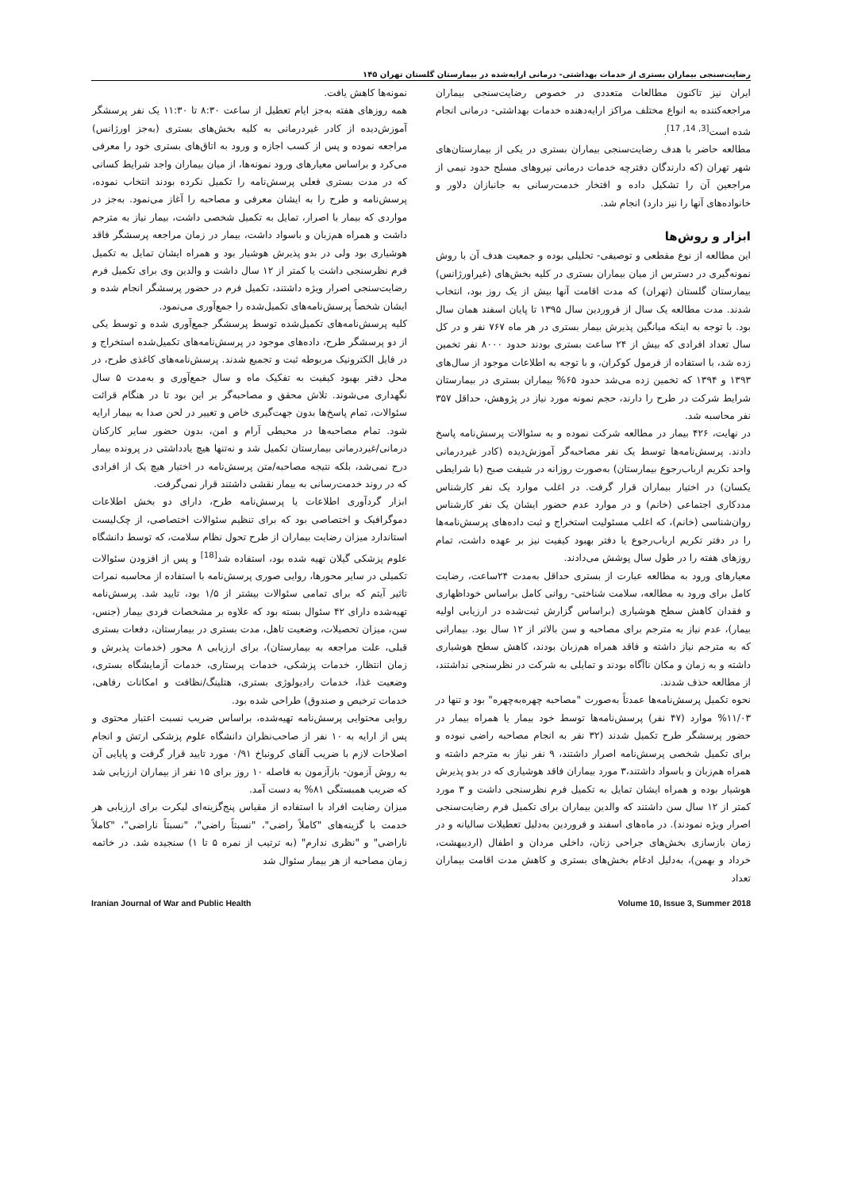رضایت‌سنجی بیماران بستری از خدمات بهداشتی- درمانی ارایه‌شده در بیمارستان گلستان تهران ۱۴۵
ایران نیز تاکنون مطالعات متعددی در خصوص رضایت‌سنجی بیماران مراجعه‌کننده به انواع مختلف مراکز ارایه‌دهنده خدمات بهداشتی- درمانی انجام شده است<sup>[3, 14, 17]</sup>.
مطالعه حاضر با هدف رضایت‌سنجی بیماران بستری در یکی از بیمارستان‌های شهر تهران (که دارندگان دفترچه خدمات درمانی نیروهای مسلح حدود نیمی از مراجعین آن را تشکیل داده و افتخار خدمت‌رسانی به جانبازان دلاور و خانواده‌های آنها را نیز دارد) انجام شد.
ابزار و روش‌ها
این مطالعه از نوع مقطعی و توصیفی- تحلیلی بوده و جمعیت هدف آن با روش نمونه‌گیری در دسترس از میان بیماران بستری در کلیه بخش‌های (غیراورژانس) بیمارستان گلستان (تهران) که مدت اقامت آنها بیش از یک روز بود، انتخاب شدند. مدت مطالعه یک سال از فروردین سال ۱۳۹۵ تا پایان اسفند همان سال بود. با توجه به اینکه میانگین پذیرش بیمار بستری در هر ماه ۷۶۷ نفر و در کل سال تعداد افرادی که بیش از ۲۴ ساعت بستری بودند حدود ۸۰۰۰ نفر تخمین زده شد، با استفاده از فرمول کوکران، و با توجه به اطلاعات موجود از سال‌های ۱۳۹۳ و ۱۳۹۴ که تخمین زده می‌شد حدود ۶۵% بیماران بستری در بیمارستان شرایط شرکت در طرح را دارند، حجم نمونه مورد نیاز در پژوهش، حداقل ۳۵۷ نفر محاسبه شد.
در نهایت، ۴۲۶ بیمار در مطالعه شرکت نموده و به سئوالات پرسش‌نامه پاسخ دادند. پرسش‌نامه‌ها توسط یک نفر مصاحبه‌گر آموزش‌دیده (کادر غیردرمانی واحد تکریم ارباب‌رجوع بیمارستان) به‌صورت روزانه در شیفت صبح (با شرایطی یکسان) در اختیار بیماران قرار گرفت. در اغلب موارد یک نفر کارشناس مددکاری اجتماعی (خانم) و در موارد عدم حضور ایشان یک نفر کارشناس روان‌شناسی (خانم)، که اغلب مسئولیت استخراج و ثبت داده‌های پرسش‌نامه‌ها را در دفتر تکریم ارباب‌رجوع یا دفتر بهبود کیفیت نیز بر عهده داشت، تمام روزهای هفته را در طول سال پوشش می‌دادند.
معیارهای ورود به مطالعه عبارت از بستری حداقل به‌مدت ۲۴ساعت، رضایت کامل برای ورود به مطالعه، سلامت شناختی- روانی کامل براساس خوداظهاری و فقدان کاهش سطح هوشیاری (براساس گزارش ثبت‌شده در ارزیابی اولیه بیمار)، عدم نیاز به مترجم برای مصاحبه و سن بالاتر از ۱۲ سال بود. بیمارانی که به مترجم نیاز داشته و فاقد همراه هم‌زبان بودند، کاهش سطح هوشیاری داشته و به زمان و مکان ناآگاه بودند و تمایلی به شرکت در نظرسنجی نداشتند، از مطالعه حذف شدند.
نحوه تکمیل پرسش‌نامه‌ها عمدتاً به‌صورت "مصاحبه چهره‌به‌چهره" بود و تنها در ۱۱/۰۳% موارد (۴۷ نفر) پرسش‌نامه‌ها توسط خود بیمار یا همراه بیمار در حضور پرسشگر طرح تکمیل شدند (۳۲ نفر به انجام مصاحبه راضی نبوده و برای تکمیل شخصی پرسش‌نامه اصرار داشتند، ۹ نفر نیاز به مترجم داشته و همراه هم‌زبان و باسواد داشتند،۳ مورد بیماران فاقد هوشیاری که در بدو پذیرش هوشیار بوده و همراه ایشان تمایل به تکمیل فرم نظرسنجی داشت و ۳ مورد کمتر از ۱۲ سال سن داشتند که والدین بیماران برای تکمیل فرم رضایت‌سنجی اصرار ویژه نمودند). در ماه‌های اسفند و فروردین به‌دلیل تعطیلات سالیانه و در زمان بازسازی بخش‌های جراحی زنان، داخلی مردان و اطفال (اردیبهشت، خرداد و بهمن)، به‌دلیل ادغام بخش‌های بستری و کاهش مدت اقامت بیماران تعداد
نمونه‌ها کاهش یافت.
همه روزهای هفته به‌جز ایام تعطیل از ساعت ۸:۳۰ تا ۱۱:۳۰ یک نفر پرسشگر آموزش‌دیده از کادر غیردرمانی به کلیه بخش‌های بستری (به‌جز اورژانس) مراجعه نموده و پس از کسب اجازه و ورود به اتاق‌های بستری خود را معرفی می‌کرد و براساس معیارهای ورود نمونه‌ها، از میان بیماران واجد شرایط کسانی که در مدت بستری فعلی پرسش‌نامه را تکمیل نکرده بودند انتخاب نموده، پرسش‌نامه و طرح را به ایشان معرفی و مصاحبه را آغاز می‌نمود. به‌جز در مواردی که بیمار با اصرار، تمایل به تکمیل شخصی داشت، بیمار نیاز به مترجم داشت و همراه هم‌زبان و باسواد داشت، بیمار در زمان مراجعه پرسشگر فاقد هوشیاری بود ولی در بدو پذیرش هوشیار بود و همراه ایشان تمایل به تکمیل فرم نظرسنجی داشت یا کمتر از ۱۲ سال داشت و والدین وی برای تکمیل فرم رضایت‌سنجی اصرار ویژه داشتند، تکمیل فرم در حضور پرسشگر انجام شده و ایشان شخصاً پرسش‌نامه‌های تکمیل‌شده را جمع‌آوری می‌نمود.
کلیه پرسش‌نامه‌های تکمیل‌شده توسط پرسشگر جمع‌آوری شده و توسط یکی از دو پرسشگر طرح، داده‌های موجود در پرسش‌نامه‌های تکمیل‌شده استخراج و در فایل الکترونیک مربوطه ثبت و تجمیع شدند. پرسش‌نامه‌های کاغذی طرح، در محل دفتر بهبود کیفیت به تفکیک ماه و سال جمع‌آوری و به‌مدت ۵ سال نگهداری می‌شوند. تلاش محقق و مصاحبه‌گر بر این بود تا در هنگام قرائت سئوالات، تمام پاسخ‌ها بدون جهت‌گیری خاص و تغییر در لحن صدا به بیمار ارایه شود. تمام مصاحبه‌ها در محیطی آرام و امن، بدون حضور سایر کارکنان درمانی/غیردرمانی بیمارستان تکمیل شد و نه‌تنها هیچ یادداشتی در پرونده بیمار درج نمی‌شد، بلکه نتیجه مصاحبه/متن پرسش‌نامه در اختیار هیچ یک از افرادی که در روند خدمت‌رسانی به بیمار نقشی داشتند قرار نمی‌گرفت.
ابزار گردآوری اطلاعات یا پرسش‌نامه طرح، دارای دو بخش اطلاعات دموگرافیک و اختصاصی بود که برای تنظیم سئوالات اختصاصی، از چک‌لیست استاندارد میزان رضایت بیماران از طرح تحول نظام سلامت، که توسط دانشگاه علوم پزشکی گیلان تهیه شده بود، استفاده شد<sup>[18]</sup> و پس از افزودن سئوالات تکمیلی در سایر محورها، روایی صوری پرسش‌نامه با استفاده از محاسبه نمرات تاثیر آیتم که برای تمامی سئوالات بیشتر از ۱/۵ بود، تایید شد. پرسش‌نامه تهیه‌شده دارای ۴۲ سئوال بسته بود که علاوه بر مشخصات فردی بیمار (جنس، سن، میزان تحصیلات، وضعیت تاهل، مدت بستری در بیمارستان، دفعات بستری قبلی، علت مراجعه به بیمارستان)، برای ارزیابی ۸ محور (خدمات پذیرش و زمان انتظار، خدمات پزشکی، خدمات پرستاری، خدمات آزمایشگاه بستری، وضعیت غذا، خدمات رادیولوژی بستری، هتلینگ/نظافت و امکانات رفاهی، خدمات ترخیص و صندوق) طراحی شده بود.
روایی محتوایی پرسش‌نامه تهیه‌شده، براساس ضریب نسبت اعتبار محتوی و پس از ارایه به ۱۰ نفر از صاحب‌نظران دانشگاه علوم پزشکی ارتش و انجام اصلاحات لازم با ضریب آلفای کرونباخ ۰/۹۱ مورد تایید قرار گرفت و پایایی آن به روش آزمون- بازآزمون به فاصله ۱۰ روز برای ۱۵ نفر از بیماران ارزیابی شد که ضریب همبستگی ۸۱% به دست آمد.
میزان رضایت افراد با استفاده از مقیاس پنج‌گزینه‌ای لیکرت برای ارزیابی هر خدمت با گزینه‌های "کاملاً راضی"، "نسبتاً راضی"، "نسبتاً ناراضی"، "کاملاً ناراضی" و "نظری ندارم" (به ترتیب از نمره ۵ تا ۱) سنجیده شد. در خاتمه زمان مصاحبه از هر بیمار سئوال شد
Iranian Journal of War and Public Health Volume 10, Issue 3, Summer 2018